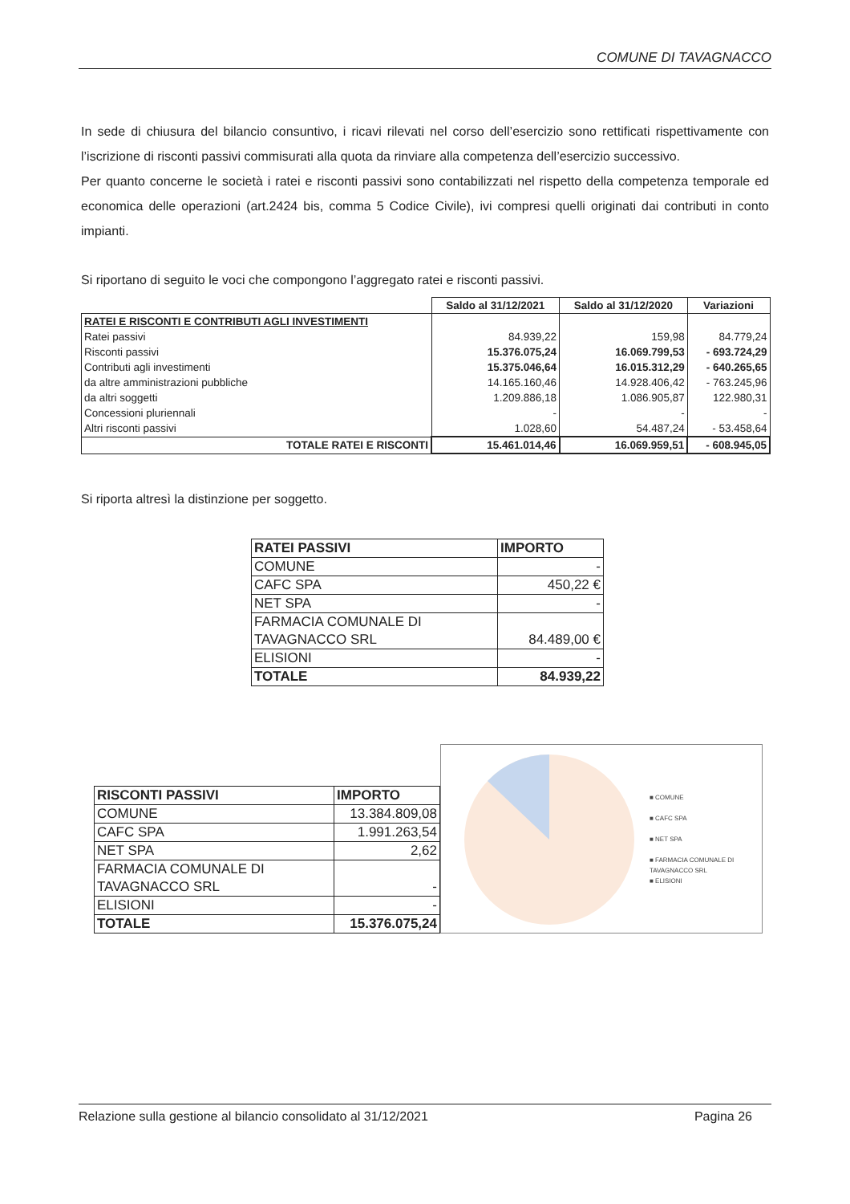COMUNE DI TAVAGNACCO
In sede di chiusura del bilancio consuntivo, i ricavi rilevati nel corso dell’esercizio sono rettificati rispettivamente con l’iscrizione di risconti passivi commisurati alla quota da rinviare alla competenza dell’esercizio successivo.
Per quanto concerne le società i ratei e risconti passivi sono contabilizzati nel rispetto della competenza temporale ed economica delle operazioni (art.2424 bis, comma 5 Codice Civile), ivi compresi quelli originati dai contributi in conto impianti.
Si riportano di seguito le voci che compongono l’aggregato ratei e risconti passivi.
| | Saldo al 31/12/2021 | Saldo al 31/12/2020 | Variazioni |
| RATEI E RISCONTI E CONTRIBUTI AGLI INVESTIMENTI | | | |
| Ratei passivi | 84.939,22 | 159,98 | 84.779,24 |
| Risconti passivi | 15.376.075,24 | 16.069.799,53 | - 693.724,29 |
| Contributi agli investimenti | 15.375.046,64 | 16.015.312,29 | - 640.265,65 |
| da altre amministrazioni pubbliche | 14.165.160,46 | 14.928.406,42 | - 763.245,96 |
| da altri soggetti | 1.209.886,18 | 1.086.905,87 | 122.980,31 |
| Concessioni pluriennali | - | - | - |
| Altri risconti passivi | 1.028,60 | 54.487,24 | - 53.458,64 |
| TOTALE RATEI E RISCONTI | 15.461.014,46 | 16.069.959,51 | - 608.945,05 |
Si riporta altresì la distinzione per soggetto.
| RATEI PASSIVI | IMPORTO |
| COMUNE | - |
| CAFC SPA | 450,22 € |
| NET SPA | - |
| FARMACIA COMUNALE DI TAVAGNACCO SRL | 84.489,00 € |
| ELISIONI | - |
| TOTALE | 84.939,22 |
| RISCONTI PASSIVI | IMPORTO |
| COMUNE | 13.384.809,08 |
| CAFC SPA | 1.991.263,54 |
| NET SPA | 2,62 |
| FARMACIA COMUNALE DI TAVAGNACCO SRL | - |
| ELISIONI | - |
| TOTALE | 15.376.075,24 |
■ COMUNE
■ CAFC SPA
■ NET SPA
■ FARMACIA COMUNALE DI
TAVAGNACCO SRL
■ ELISIONI
Relazione sulla gestione al bilancio consolidato al 31/12/2021 Pagina 26